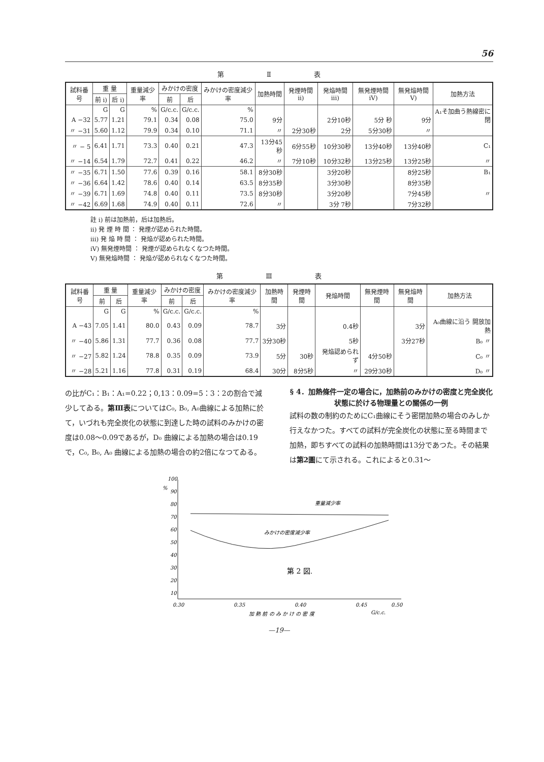56
第 Ⅱ 表
| 試料番号 | 重 量 | | 重量減少率 | みかけの密度 | | みかけの密度減少率 | 加熱時間 | 発煙時間 ii) | 発焔時間 iii) | 無発煙時間 iV) | 無発焔時間 V) | 加熱方法 |
| --- | --- | --- | --- | --- | --- | --- | --- | --- | --- | --- | --- | --- |
| | 前 i) | 后 i) | | 前 | 后 | | | | | | | |
| | G | G | % | G/c.c. | G/c.c. | % | | | | | | A₁そ加曲う熱線密に閉 |
| A −32 | 5.77 | 1.21 | 79.1 | 0.34 | 0.08 | 75.0 | 9分 | | 2分10秒 | 5分 秒 | 9分 | |
| 〃 −31 | 5.60 | 1.12 | 79.9 | 0.34 | 0.10 | 71.1 | 〃 | 2分30秒 | 2分 | 5分30秒 | 〃 | |
| 〃 − 5 | 6.41 | 1.71 | 73.3 | 0.40 | 0.21 | 47.3 | 13分45秒 | 6分55秒 | 10分30秒 | 13分40秒 | 13分40秒 | C₁ |
| 〃 −14 | 6.54 | 1.79 | 72.7 | 0.41 | 0.22 | 46.2 | 〃 | 7分10秒 | 10分32秒 | 13分25秒 | 13分25秒 | 〃 |
| 〃 −35 | 6.71 | 1.50 | 77.6 | 0.39 | 0.16 | 58.1 | 8分30秒 | | 3分20秒 | | 8分25秒 | B₁ |
| 〃 −36 | 6.64 | 1.42 | 78.6 | 0.40 | 0.14 | 63.5 | 8分35秒 | | 3分30秒 | | 8分35秒 | |
| 〃 −39 | 6.71 | 1.69 | 74.8 | 0.40 | 0.11 | 73.5 | 8分30秒 | | 3分20秒 | | 7分45秒 | 〃 |
| 〃 −42 | 6.69 | 1.68 | 74.9 | 0.40 | 0.11 | 72.6 | 〃 | | 3分 7秒 | | 7分32秒 | |
註 i) 前は加熱前，后は加熱后。
ii) 発 煙 時 間 ： 発煙が認められた時間。
iii) 発 焔 時 間 ： 発焔が認められた時間。
iV) 無発煙時間 ： 発煙が認められなくなつた時間。
V) 無発焔時間 ： 発焔が認められなくなつた時間。
第 Ⅲ 表
| 試料番号 | 重 量 | | 重量減少率 | みかけの密度 | | みかけの密度減少率 | 加熱時間 | 発煙時間 | 発焔時間 | 無発煙時間 | 無発焔時間 | 加熱方法 |
| --- | --- | --- | --- | --- | --- | --- | --- | --- | --- | --- | --- | --- |
| | 前 | 后 | | 前 | 后 | | | | | | | |
| | G | G | % | G/c.c. | G/c.c. | % | | | | | | |
| A −43 | 7.05 | 1.41 | 80.0 | 0.43 | 0.09 | 78.7 | 3分 | | 0.4秒 | | 3分 | A₀曲線に沿う 開放加熱 |
| 〃 −40 | 5.86 | 1.31 | 77.7 | 0.36 | 0.08 | 77.7 | 3分30秒 | | 5秒 | | 3分27秒 | B₀ 〃 |
| 〃 −27 | 5.82 | 1.24 | 78.8 | 0.35 | 0.09 | 73.9 | 5分 | 30秒 | 発焔認められず | 4分50秒 | | C₀ 〃 |
| 〃 −28 | 5.21 | 1.16 | 77.8 | 0.31 | 0.19 | 68.4 | 30分 | 8分5秒 | 〃 | 29分30秒 | | D₀ 〃 |
の比がC₁：B₁：A₁=0.22；0,13：0.09=5：3：2の割合で減少してゐる。第Ⅲ表についてはC₀, B₀, A₀曲線による加熱に於て，いづれも完全炭化の状態に到達した時の試料のみかけの密度は0.08〜0.09であるが，D₀ 曲線による加熱の場合は0.19で，C₀, B₀, A₀ 曲線による加熱の場合の約2倍になつてゐる。
§ 4．加熱條件一定の場合に，加熱前のみかけの密度と完全炭化状態に於ける物理量との關係の一例
試料の数の制約のためにC₁曲線にそう密閉加熱の場合のみしか行えなかつた。すべての試料が完全炭化の状態に至る時間まで加熱，即ちすべての試料の加熱時間は13分であつた。その結果は第2圖にて示される。これによると0.31〜
100
%
90
80
70
60
50
40
30
20
10
0.30
0.35
0.40
0.45
0.50
加 熱 前 の み か け の 密 度
G/c.c.
重量減少率
みかけの密度減少率
第 2 図.
—19—